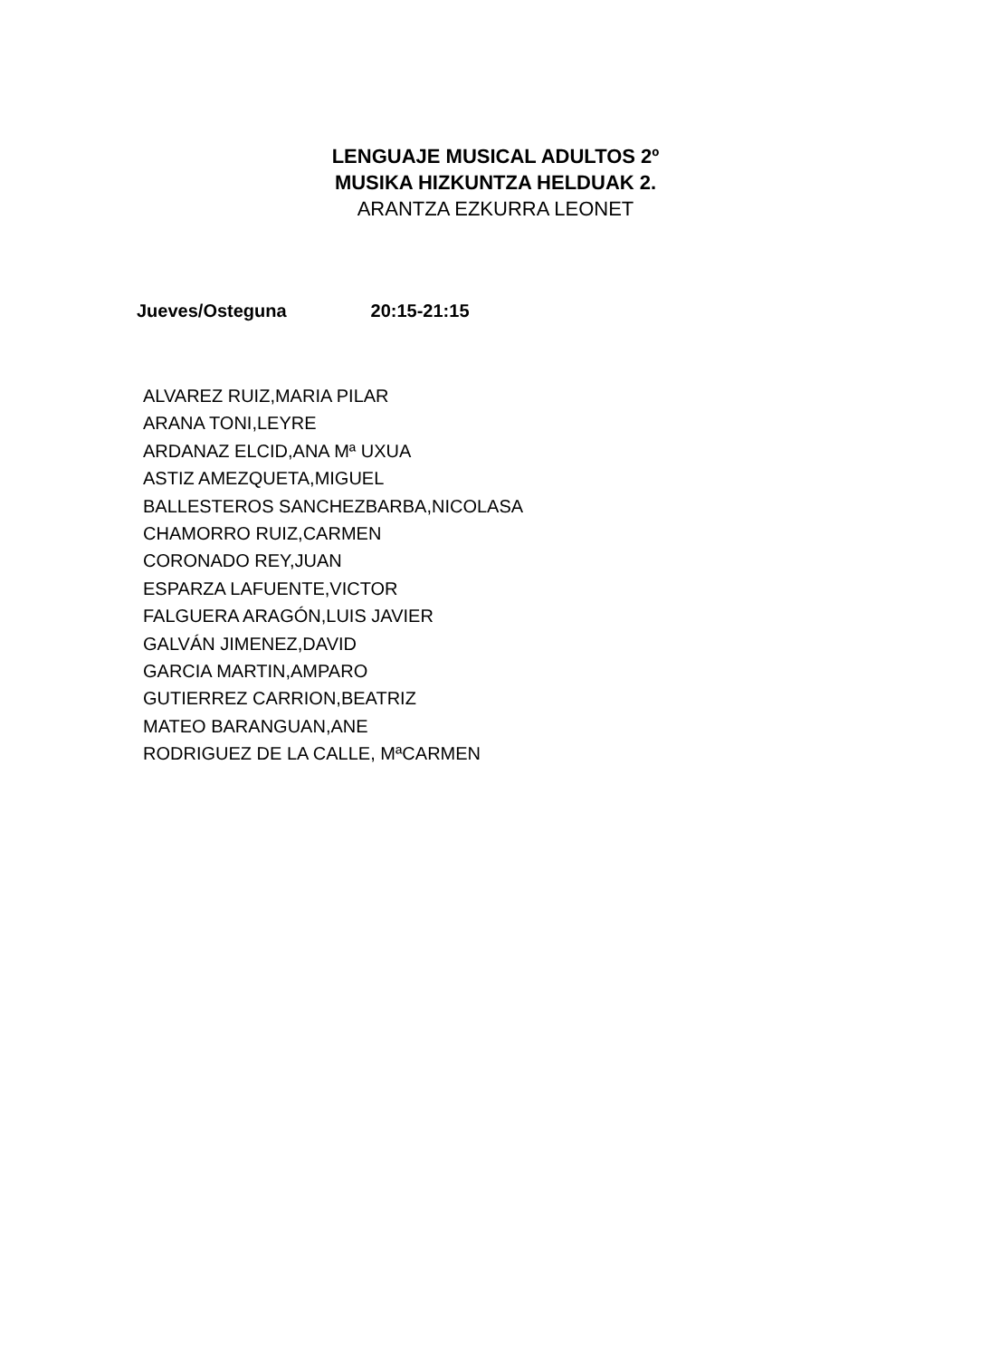LENGUAJE MUSICAL ADULTOS 2º
MUSIKA HIZKUNTZA HELDUAK 2.
ARANTZA EZKURRA LEONET
Jueves/Osteguna 20:15-21:15
ALVAREZ RUIZ,MARIA PILAR
ARANA TONI,LEYRE
ARDANAZ ELCID,ANA Mª UXUA
ASTIZ AMEZQUETA,MIGUEL
BALLESTEROS SANCHEZBARBA,NICOLASA
CHAMORRO RUIZ,CARMEN
CORONADO REY,JUAN
ESPARZA LAFUENTE,VICTOR
FALGUERA ARAGÓN,LUIS JAVIER
GALVÁN JIMENEZ,DAVID
GARCIA MARTIN,AMPARO
GUTIERREZ CARRION,BEATRIZ
MATEO BARANGUAN,ANE
RODRIGUEZ DE LA CALLE, MªCARMEN